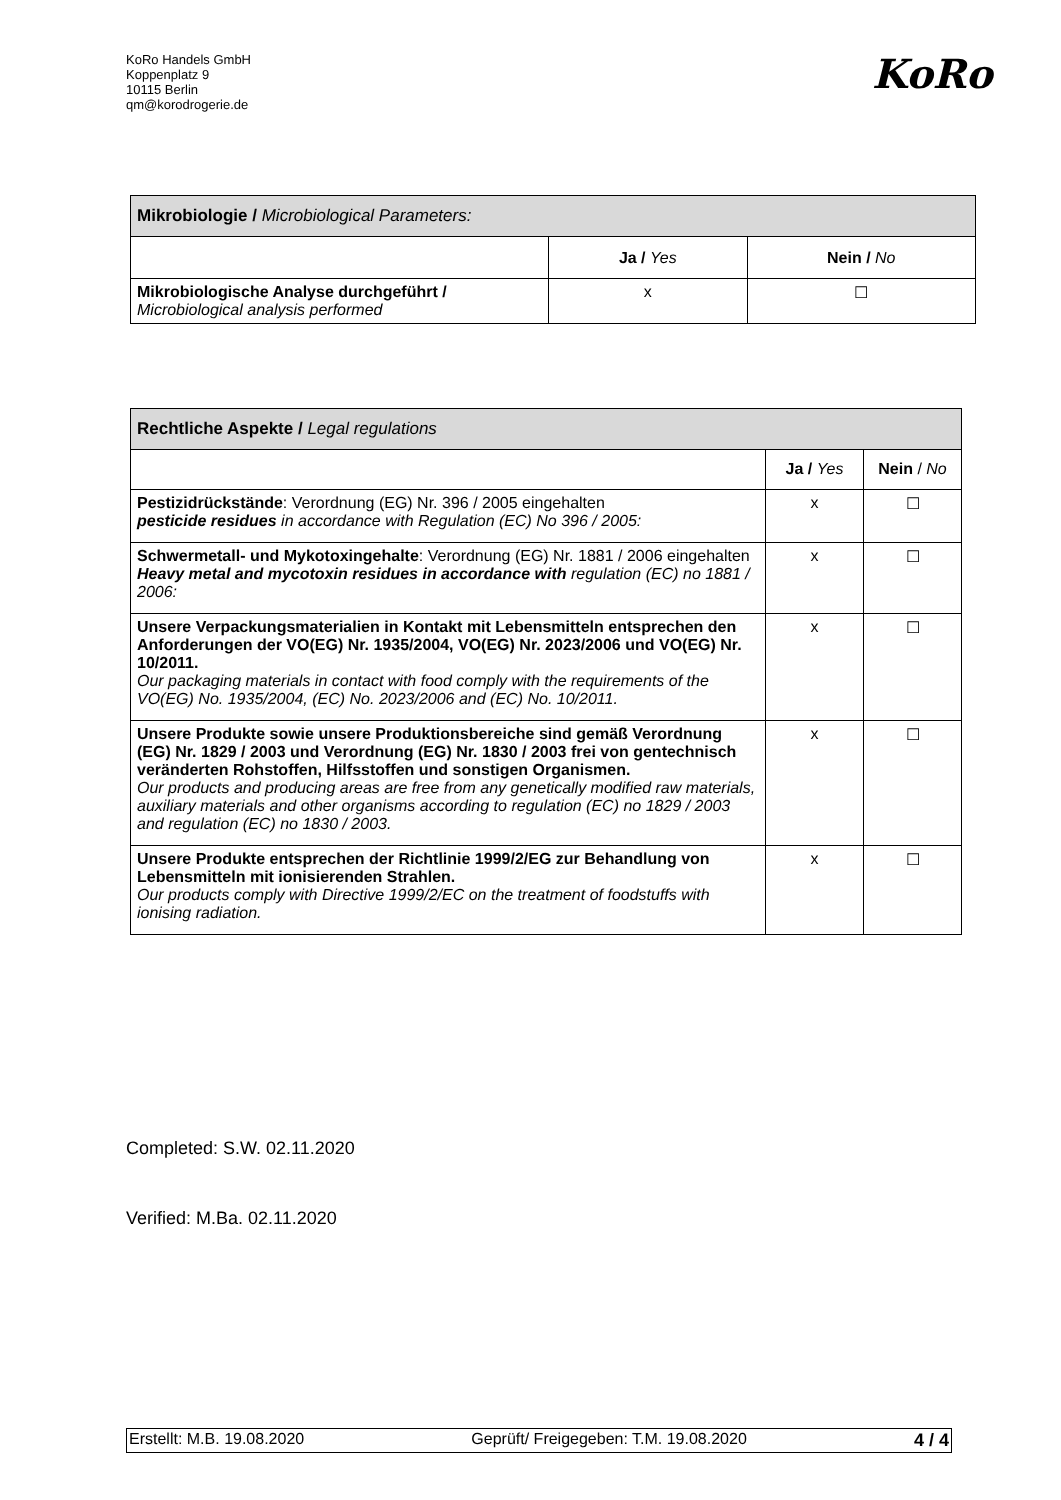KoRo Handels GmbH
Koppenplatz 9
10115 Berlin
qm@korodrogerie.de
KoRo
| Mikrobiologie / Microbiological Parameters: | | |
| | Ja / Yes | Nein / No |
| Mikrobiologische Analyse durchgeführt / Microbiological analysis performed | x | ☐ |
| Rechtliche Aspekte / Legal regulations | | |
| | Ja / Yes | Nein / No |
| Pestizidrückstände : Verordnung (EG) Nr. 396 / 2005 eingehalten pesticide residues in accordance with Regulation (EC) No 396 / 2005: | x | ☐ |
| Schwermetall- und Mykotoxingehalte : Verordnung (EG) Nr. 1881 / 2006 eingehalten Heavy metal and mycotoxin residues in accordance with regulation (EC) no 1881 / 2006: | x | ☐ |
| Unsere Verpackungsmaterialien in Kontakt mit Lebensmitteln entsprechen den Anforderungen der VO(EG) Nr. 1935/2004, VO(EG) Nr. 2023/2006 und VO(EG) Nr. 10/2011. Our packaging materials in contact with food comply with the requirements of the VO(EG) No. 1935/2004, (EC) No. 2023/2006 and (EC) No. 10/2011. | x | ☐ |
| Unsere Produkte sowie unsere Produktionsbereiche sind gemäß Verordnung (EG) Nr. 1829 / 2003 und Verordnung (EG) Nr. 1830 / 2003 frei von gentechnisch veränderten Rohstoffen, Hilfsstoffen und sonstigen Organismen. Our products and producing areas are free from any genetically modified raw materials, auxiliary materials and other organisms according to regulation (EC) no 1829 / 2003 and regulation (EC) no 1830 / 2003. | x | ☐ |
| Unsere Produkte entsprechen der Richtlinie 1999/2/EG zur Behandlung von Lebensmitteln mit ionisierenden Strahlen. Our products comply with Directive 1999/2/EC on the treatment of foodstuffs with ionising radiation. | x | ☐ |
Completed: S.W. 02.11.2020
Verified: M.Ba. 02.11.2020
Erstellt: M.B. 19.08.2020 Geprüft/ Freigegeben: T.M. 19.08.2020 4 / 4